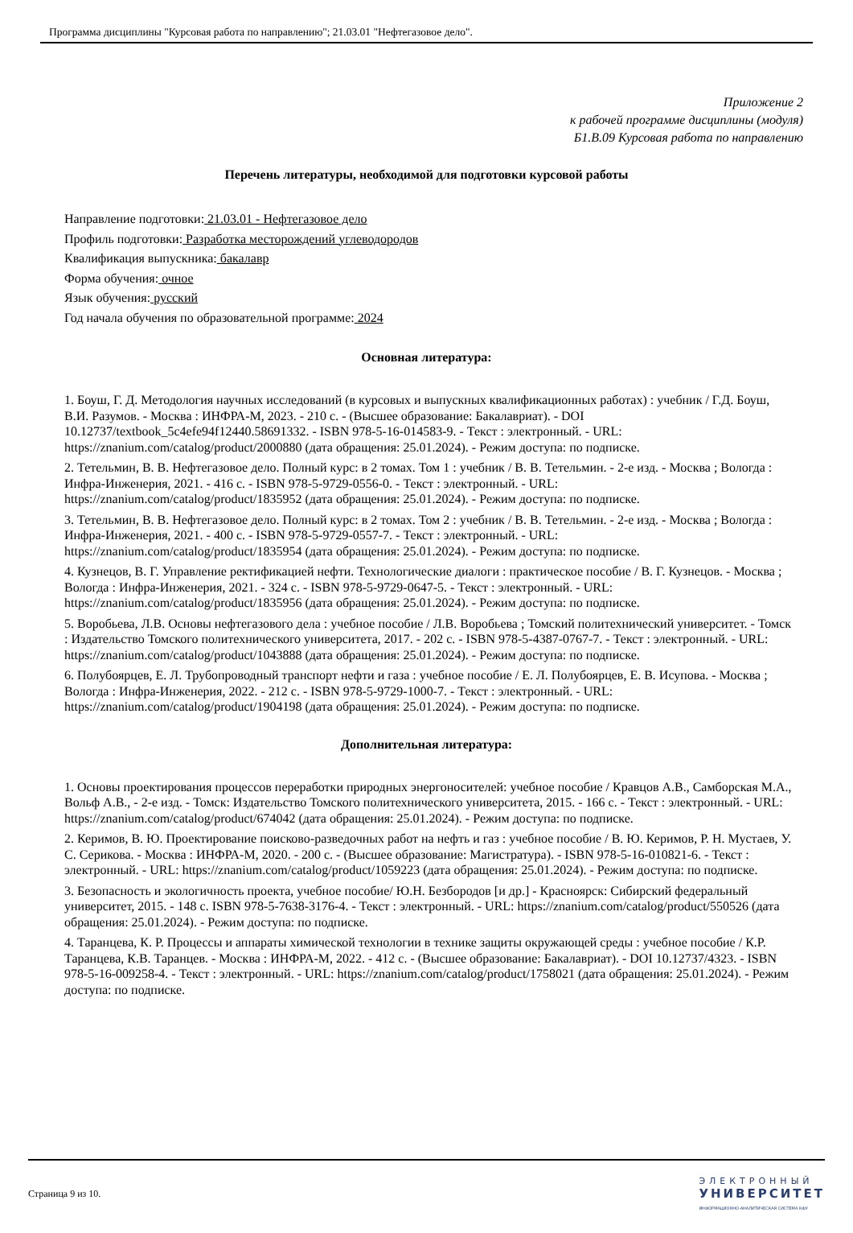Программа дисциплины "Курсовая работа по направлению"; 21.03.01 "Нефтегазовое дело".
Приложение 2
к рабочей программе дисциплины (модуля)
Б1.В.09 Курсовая работа по направлению
Перечень литературы, необходимой для подготовки курсовой работы
Направление подготовки: 21.03.01 - Нефтегазовое дело
Профиль подготовки: Разработка месторождений углеводородов
Квалификация выпускника: бакалавр
Форма обучения: очное
Язык обучения: русский
Год начала обучения по образовательной программе: 2024
Основная литература:
1. Боуш, Г. Д. Методология научных исследований (в курсовых и выпускных квалификационных работах) : учебник / Г.Д. Боуш, В.И. Разумов. - Москва : ИНФРА-М, 2023. - 210 с. - (Высшее образование: Бакалавриат). - DOI 10.12737/textbook_5c4efe94f12440.58691332. - ISBN 978-5-16-014583-9. - Текст : электронный. - URL: https://znanium.com/catalog/product/2000880 (дата обращения: 25.01.2024). - Режим доступа: по подписке.
2. Тетельмин, В. В. Нефтегазовое дело. Полный курс: в 2 томах. Том 1 : учебник / В. В. Тетельмин. - 2-е изд. - Москва ; Вологда : Инфра-Инженерия, 2021. - 416 с. - ISBN 978-5-9729-0556-0. - Текст : электронный. - URL: https://znanium.com/catalog/product/1835952 (дата обращения: 25.01.2024). - Режим доступа: по подписке.
3. Тетельмин, В. В. Нефтегазовое дело. Полный курс: в 2 томах. Том 2 : учебник / В. В. Тетельмин. - 2-е изд. - Москва ; Вологда : Инфра-Инженерия, 2021. - 400 с. - ISBN 978-5-9729-0557-7. - Текст : электронный. - URL: https://znanium.com/catalog/product/1835954 (дата обращения: 25.01.2024). - Режим доступа: по подписке.
4. Кузнецов, В. Г. Управление ректификацией нефти. Технологические диалоги : практическое пособие / В. Г. Кузнецов. - Москва ; Вологда : Инфра-Инженерия, 2021. - 324 с. - ISBN 978-5-9729-0647-5. - Текст : электронный. - URL: https://znanium.com/catalog/product/1835956 (дата обращения: 25.01.2024). - Режим доступа: по подписке.
5. Воробьева, Л.В. Основы нефтегазового дела : учебное пособие / Л.В. Воробьева ; Томский политехнический университет. - Томск : Издательство Томского политехнического университета, 2017. - 202 с. - ISBN 978-5-4387-0767-7. - Текст : электронный. - URL: https://znanium.com/catalog/product/1043888 (дата обращения: 25.01.2024). - Режим доступа: по подписке.
6. Полубоярцев, Е. Л. Трубопроводный транспорт нефти и газа : учебное пособие / Е. Л. Полубоярцев, Е. В. Исупова. - Москва ; Вологда : Инфра-Инженерия, 2022. - 212 с. - ISBN 978-5-9729-1000-7. - Текст : электронный. - URL: https://znanium.com/catalog/product/1904198 (дата обращения: 25.01.2024). - Режим доступа: по подписке.
Дополнительная литература:
1. Основы проектирования процессов переработки природных энергоносителей: учебное пособие / Кравцов А.В., Самборская М.А., Вольф А.В., - 2-е изд. - Томск: Издательство Томского политехнического университета, 2015. - 166 с. - Текст : электронный. - URL: https://znanium.com/catalog/product/674042 (дата обращения: 25.01.2024). - Режим доступа: по подписке.
2. Керимов, В. Ю. Проектирование поисково-разведочных работ на нефть и газ : учебное пособие / В. Ю. Керимов, Р. Н. Мустаев, У. С. Серикова. - Москва : ИНФРА-М, 2020. - 200 с. - (Высшее образование: Магистратура). - ISBN 978-5-16-010821-6. - Текст : электронный. - URL: https://znanium.com/catalog/product/1059223 (дата обращения: 25.01.2024). - Режим доступа: по подписке.
3. Безопасность и экологичность проекта, учебное пособие/ Ю.Н. Безбородов [и др.] - Красноярск: Сибирский федеральный университет, 2015. - 148 с. ISBN 978-5-7638-3176-4. - Текст : электронный. - URL: https://znanium.com/catalog/product/550526 (дата обращения: 25.01.2024). - Режим доступа: по подписке.
4. Таранцева, К. Р. Процессы и аппараты химической технологии в технике защиты окружающей среды : учебное пособие / К.Р. Таранцева, К.В. Таранцев. - Москва : ИНФРА-М, 2022. - 412 с. - (Высшее образование: Бакалавриат). - DOI 10.12737/4323. - ISBN 978-5-16-009258-4. - Текст : электронный. - URL: https://znanium.com/catalog/product/1758021 (дата обращения: 25.01.2024). - Режим доступа: по подписке.
Страница 9 из 10.
ЭЛЕКТРОННЫЙ
УНИВЕРСИТЕТ
ИНФОРМАЦИОННО-АНАЛИТИЧЕСКАЯ СИСТЕМА КФУ